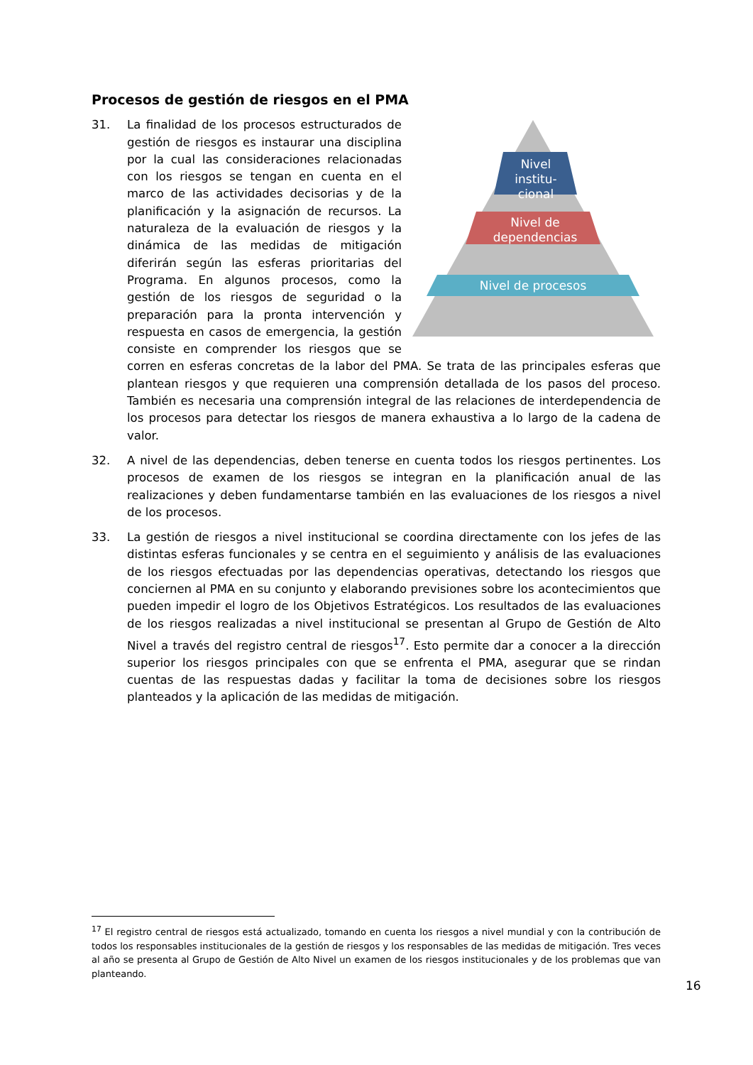Procesos de gestión de riesgos en el PMA
31.
Nivel
institu-
cional
Nivel de
dependencias
Nivel de procesos
La finalidad de los procesos estructurados de gestión de riesgos es instaurar una disciplina por la cual las consideraciones relacionadas con los riesgos se tengan en cuenta en el marco de las actividades decisorias y de la planificación y la asignación de recursos. La naturaleza de la evaluación de riesgos y la dinámica de las medidas de mitigación diferirán según las esferas prioritarias del Programa. En algunos procesos, como la gestión de los riesgos de seguridad o la preparación para la pronta intervención y respuesta en casos de emergencia, la gestión consiste en comprender los riesgos que se corren en esferas concretas de la labor del PMA. Se trata de las principales esferas que plantean riesgos y que requieren una comprensión detallada de los pasos del proceso. También es necesaria una comprensión integral de las relaciones de interdependencia de los procesos para detectar los riesgos de manera exhaustiva a lo largo de la cadena de valor.
32. A nivel de las dependencias, deben tenerse en cuenta todos los riesgos pertinentes. Los procesos de examen de los riesgos se integran en la planificación anual de las realizaciones y deben fundamentarse también en las evaluaciones de los riesgos a nivel de los procesos.
33. La gestión de riesgos a nivel institucional se coordina directamente con los jefes de las distintas esferas funcionales y se centra en el seguimiento y análisis de las evaluaciones de los riesgos efectuadas por las dependencias operativas, detectando los riesgos que conciernen al PMA en su conjunto y elaborando previsiones sobre los acontecimientos que pueden impedir el logro de los Objetivos Estratégicos. Los resultados de las evaluaciones de los riesgos realizadas a nivel institucional se presentan al Grupo de Gestión de Alto Nivel a través del registro central de riesgos<sup>17</sup>. Esto permite dar a conocer a la dirección superior los riesgos principales con que se enfrenta el PMA, asegurar que se rindan cuentas de las respuestas dadas y facilitar la toma de decisiones sobre los riesgos planteados y la aplicación de las medidas de mitigación.
<sup>17</sup> El registro central de riesgos está actualizado, tomando en cuenta los riesgos a nivel mundial y con la contribución de todos los responsables institucionales de la gestión de riesgos y los responsables de las medidas de mitigación. Tres veces al año se presenta al Grupo de Gestión de Alto Nivel un examen de los riesgos institucionales y de los problemas que van planteando.
16